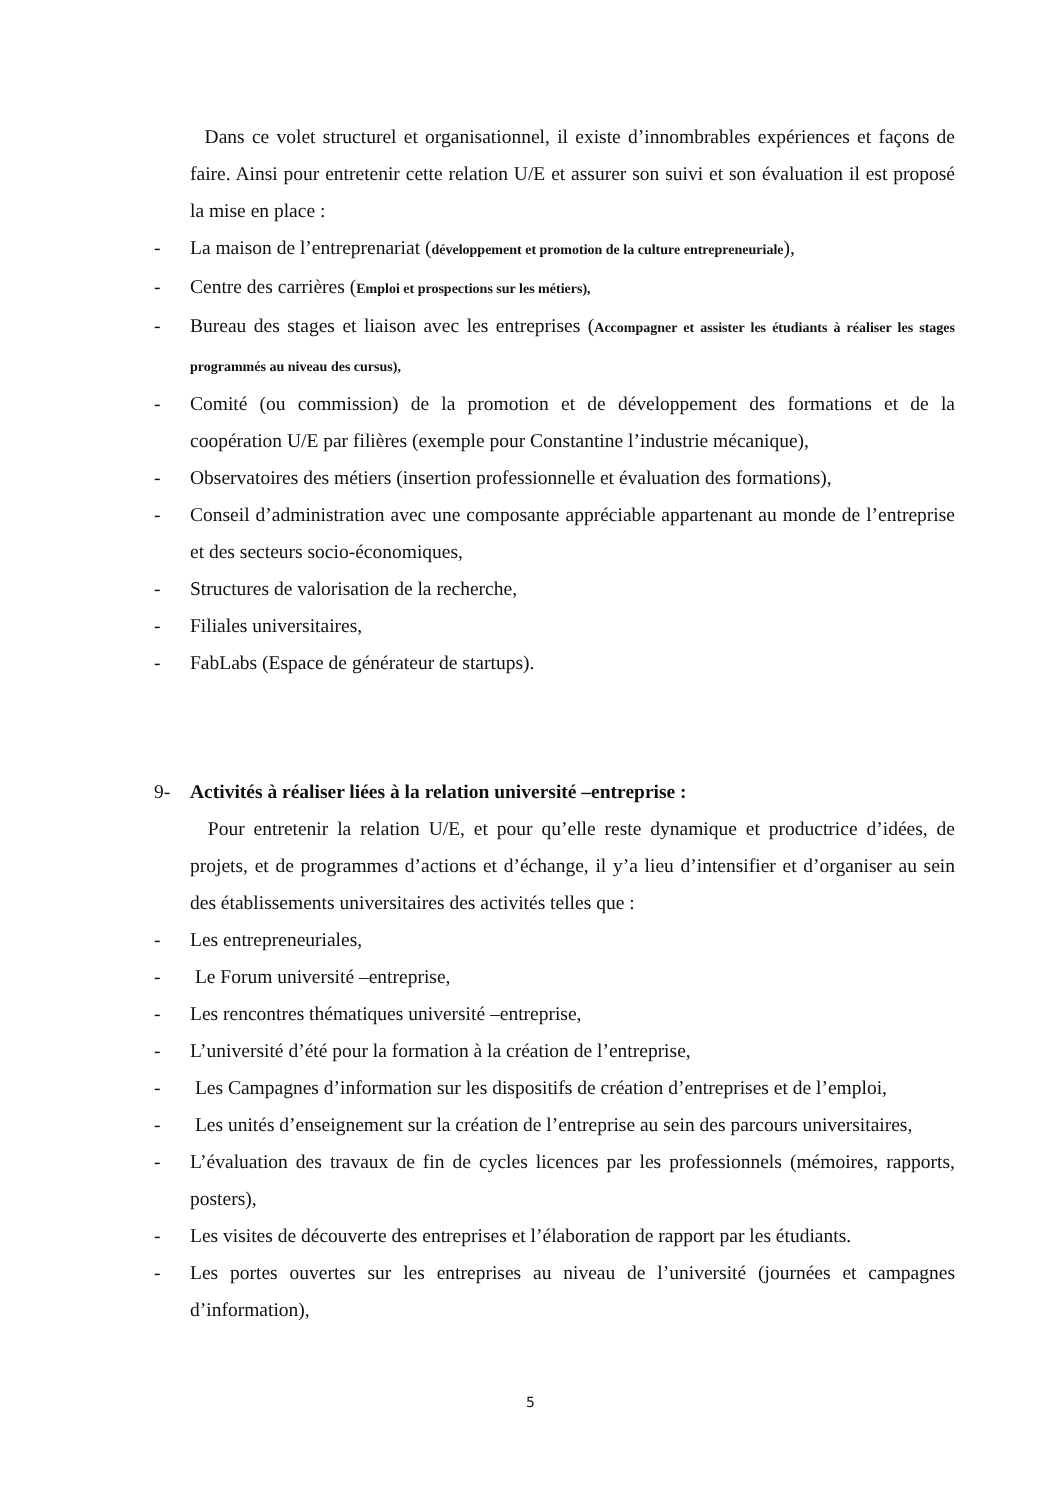Dans ce volet structurel et organisationnel, il existe d’innombrables expériences et façons de faire. Ainsi pour entretenir cette relation U/E et assurer son suivi et son évaluation il est proposé la mise en place :
- La maison de l’entreprenariat (développement et promotion de la culture entrepreneuriale),
- Centre des carrières (Emploi et prospections sur les métiers),
- Bureau des stages et liaison avec les entreprises (Accompagner et assister les étudiants à réaliser les stages programmés au niveau des cursus),
- Comité (ou commission) de la promotion et de développement des formations et de la coopération U/E par filières (exemple pour Constantine l’industrie mécanique),
- Observatoires des métiers (insertion professionnelle et évaluation des formations),
- Conseil d’administration avec une composante appréciable appartenant au monde de l’entreprise et des secteurs socio-économiques,
- Structures de valorisation de la recherche,
- Filiales universitaires,
- FabLabs (Espace de générateur de startups).
9- Activités à réaliser liées à la relation université –entreprise :
Pour entretenir la relation U/E, et pour qu’elle reste dynamique et productrice d’idées, de projets, et de programmes d’actions et d’échange, il y’a lieu d’intensifier et d’organiser au sein des établissements universitaires des activités telles que :
- Les entrepreneuriales,
- Le Forum université –entreprise,
- Les rencontres thématiques université –entreprise,
- L’université d’été pour la formation à la création de l’entreprise,
- Les Campagnes d’information sur les dispositifs de création d’entreprises et de l’emploi,
- Les unités d’enseignement sur la création de l’entreprise au sein des parcours universitaires,
- L’évaluation des travaux de fin de cycles licences par les professionnels (mémoires, rapports, posters),
- Les visites de découverte des entreprises et l’élaboration de rapport par les étudiants.
- Les portes ouvertes sur les entreprises au niveau de l’université (journées et campagnes d’information),
5